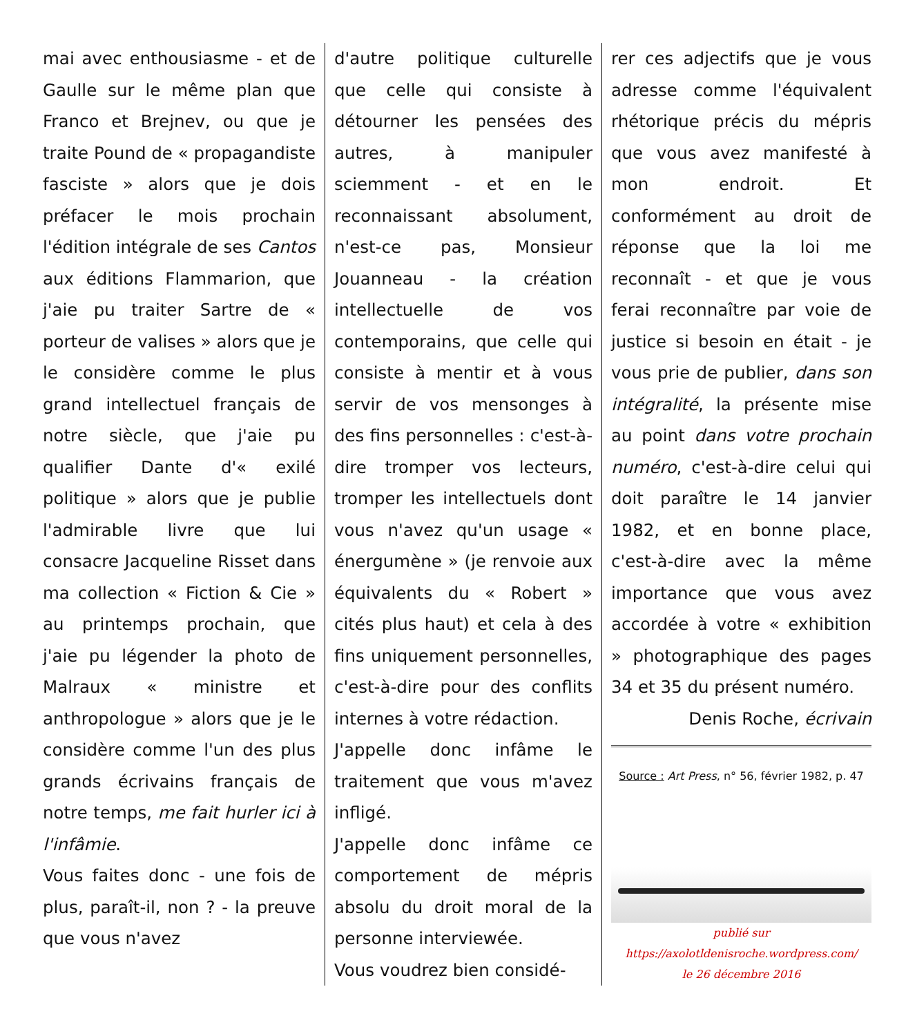mai avec enthousiasme - et de Gaulle sur le même plan que Franco et Brejnev, ou que je traite Pound de « propagandiste fasciste » alors que je dois préfacer le mois prochain l'édition intégrale de ses Cantos aux éditions Flammarion, que j'aie pu traiter Sartre de « porteur de valises » alors que je le considère comme le plus grand intellectuel français de notre siècle, que j'aie pu qualifier Dante d'« exilé politique » alors que je publie l'admirable livre que lui consacre Jacqueline Risset dans ma collection « Fiction & Cie » au printemps prochain, que j'aie pu légender la photo de Malraux « ministre et anthropologue » alors que je le considère comme l'un des plus grands écrivains français de notre temps, me fait hurler ici à l'infâmie.
Vous faites donc - une fois de plus, paraît-il, non ? - la preuve que vous n'avez
d'autre politique culturelle que celle qui consiste à détourner les pensées des autres, à manipuler sciemment - et en le reconnaissant absolument, n'est-ce pas, Monsieur Jouanneau - la création intellectuelle de vos contemporains, que celle qui consiste à mentir et à vous servir de vos mensonges à des fins personnelles : c'est-à-dire tromper vos lecteurs, tromper les intellectuels dont vous n'avez qu'un usage « énergumène » (je renvoie aux équivalents du « Robert » cités plus haut) et cela à des fins uniquement personnelles, c'est-à-dire pour des conflits internes à votre rédaction.
J'appelle donc infâme le traitement que vous m'avez infligé.
J'appelle donc infâme ce comportement de mépris absolu du droit moral de la personne interviewée.
Vous voudrez bien considé-
rer ces adjectifs que je vous adresse comme l'équivalent rhétorique précis du mépris que vous avez manifesté à mon endroit. Et conformément au droit de réponse que la loi me reconnaît - et que je vous ferai reconnaître par voie de justice si besoin en était - je vous prie de publier, dans son intégralité, la présente mise au point dans votre prochain numéro, c'est-à-dire celui qui doit paraître le 14 janvier 1982, et en bonne place, c'est-à-dire avec la même importance que vous avez accordée à votre « exhibition » photographique des pages 34 et 35 du présent numéro.
Denis Roche, écrivain
Source : Art Press, n° 56, février 1982, p. 47
publié sur
https://axolotldenisroche.wordpress.com/
le 26 décembre 2016